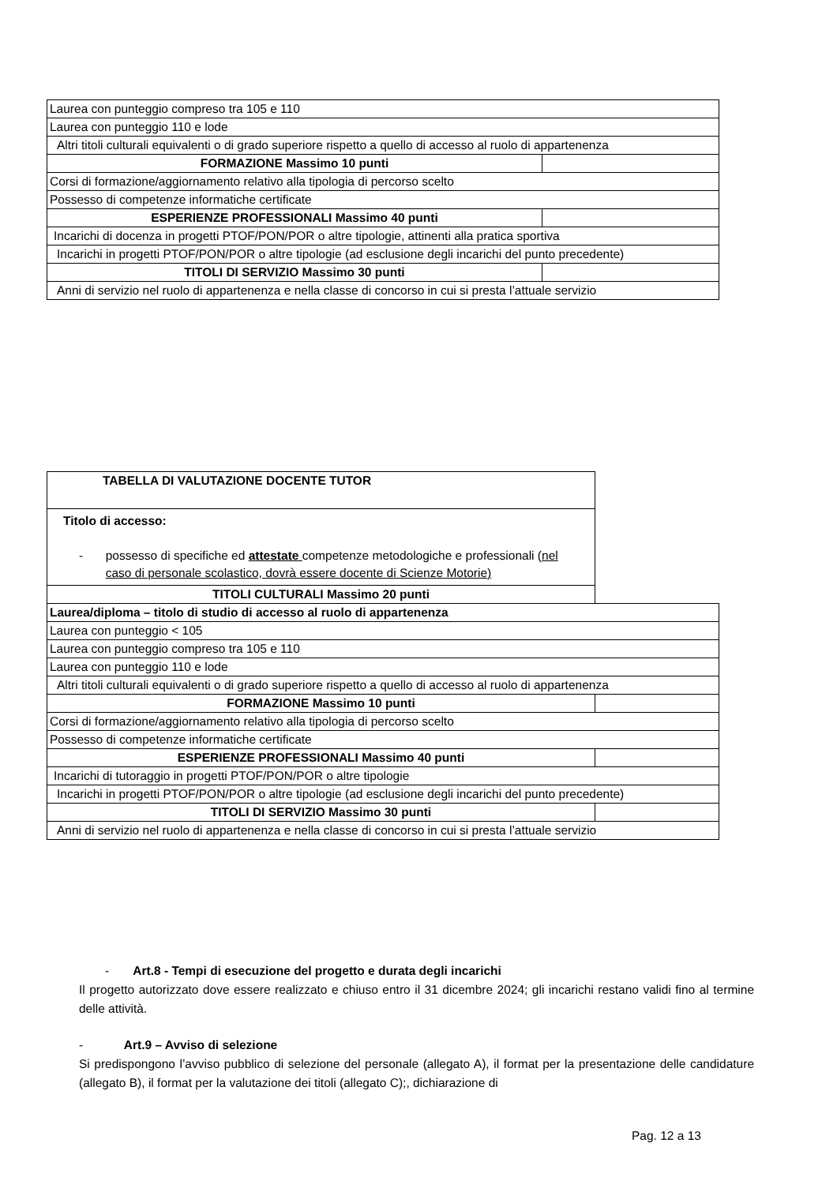| Laurea con punteggio compreso tra 105 e 110 | |
| Laurea con punteggio 110 e lode | |
| Altri titoli culturali equivalenti o di grado superiore rispetto a quello di accesso al ruolo di appartenenza | |
| FORMAZIONE Massimo 10 punti | |
| Corsi di formazione/aggiornamento relativo alla tipologia di percorso scelto | |
| Possesso di competenze informatiche certificate | |
| ESPERIENZE PROFESSIONALI Massimo 40 punti | |
| Incarichi di docenza in progetti PTOF/PON/POR o altre tipologie, attinenti alla pratica sportiva | |
| Incarichi in progetti PTOF/PON/POR o altre tipologie (ad esclusione degli incarichi del punto precedente) | |
| TITOLI DI SERVIZIO Massimo 30 punti | |
| Anni di servizio nel ruolo di appartenenza e nella classe di concorso in cui si presta l’attuale servizio | |
| TABELLA DI VALUTAZIONE DOCENTE TUTOR | |
| Titolo di accesso: - possesso di specifiche ed attestate competenze metodologiche e professionali ( nel caso di personale scolastico, dovrà essere docente di Scienze Motorie) | |
| TITOLI CULTURALI Massimo 20 punti | |
| Laurea/diploma – titolo di studio di accesso al ruolo di appartenenza | |
| Laurea con punteggio < 105 | |
| Laurea con punteggio compreso tra 105 e 110 | |
| Laurea con punteggio 110 e lode | |
| Altri titoli culturali equivalenti o di grado superiore rispetto a quello di accesso al ruolo di appartenenza | |
| FORMAZIONE Massimo 10 punti | |
| Corsi di formazione/aggiornamento relativo alla tipologia di percorso scelto | |
| Possesso di competenze informatiche certificate | |
| ESPERIENZE PROFESSIONALI Massimo 40 punti | |
| Incarichi di tutoraggio in progetti PTOF/PON/POR o altre tipologie | |
| Incarichi in progetti PTOF/PON/POR o altre tipologie (ad esclusione degli incarichi del punto precedente) | |
| TITOLI DI SERVIZIO Massimo 30 punti | |
| Anni di servizio nel ruolo di appartenenza e nella classe di concorso in cui si presta l’attuale servizio | |
- Art.8 - Tempi di esecuzione del progetto e durata degli incarichi
Il progetto autorizzato dove essere realizzato e chiuso entro il 31 dicembre 2024; gli incarichi restano validi fino al termine delle attività.
- Art.9 – Avviso di selezione
Si predispongono l’avviso pubblico di selezione del personale (allegato A), il format per la presentazione delle candidature (allegato B), il format per la valutazione dei titoli (allegato C);, dichiarazione di
Pag. 12 a 13